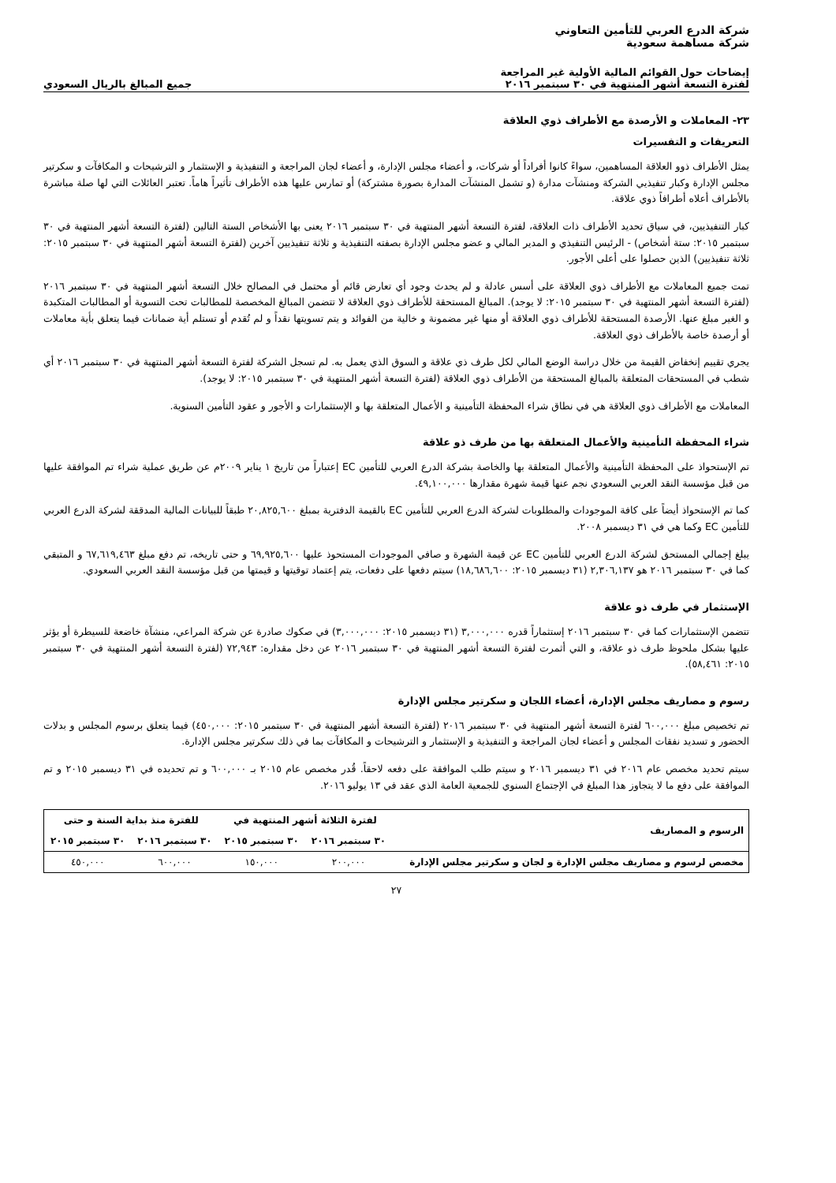شركة الدرع العربي للتأمين التعاوني
شركة مساهمة سعودية
إيضاحات حول القوائم المالية الأولية غير المراجعة
لفترة التسعة أشهر المنتهية في ٣٠ سبتمبر ٢٠١٦
جميع المبالغ بالريال السعودي
٢٣- المعاملات و الأرصدة مع الأطراف ذوي العلاقة
التعريفات و التفسيرات
يمثل الأطراف ذوو العلاقة المساهمين، سواءً كانوا أفراداً أو شركات، و أعضاء مجلس الإدارة، و أعضاء لجان المراجعة و التنفيذية و الإستثمار و الترشيحات و المكافآت و سكرتير مجلس الإدارة وكبار تنفيذيي الشركة ومنشآت مدارة (و تشمل المنشآت المدارة بصورة مشتركة) أو تمارس عليها هذه الأطراف تأثيراً هاماً. تعتبر العائلات التي لها صلة مباشرة بالأطراف أعلاه أطرافاً ذوي علاقة.
كبار التنفيذيين، في سياق تحديد الأطراف ذات العلاقة، لفترة التسعة أشهر المنتهية في ٣٠ سبتمبر ٢٠١٦ يعنى بها الأشخاص الستة التالين (لفترة التسعة أشهر المنتهية في ٣٠ سبتمبر ٢٠١٥: ستة أشخاص) - الرئيس التنفيذي و المدير المالي و عضو مجلس الإدارة بصفته التنفيذية و ثلاثة تنفيذيين آخرين (لفترة التسعة أشهر المنتهية في ٣٠ سبتمبر ٢٠١٥: ثلاثة تنفيذيين) الذين حصلوا على أعلى الأجور.
تمت جميع المعاملات مع الأطراف ذوي العلاقة على أسس عادلة و لم يحدث وجود أي تعارض قائم أو محتمل في المصالح خلال التسعة أشهر المنتهية في ٣٠ سبتمبر ٢٠١٦ (لفترة التسعة أشهر المنتهية في ٣٠ سبتمبر ٢٠١٥: لا يوجد). المبالغ المستحقة للأطراف ذوي العلاقة لا تتضمن المبالغ المخصصة للمطالبات تحت التسوية أو المطالبات المتكبدة و الغير مبلغ عنها. الأرصدة المستحقة للأطراف ذوي العلاقة أو منها غير مضمونة و خالية من الفوائد و يتم تسويتها نقداً و لم تُقدم أو تستلم أية ضمانات فيما يتعلق بأية معاملات أو أرصدة خاصة بالأطراف ذوي العلاقة.
يجري تقييم إنخفاض القيمة من خلال دراسة الوضع المالي لكل طرف ذي علاقة و السوق الذي يعمل به. لم تسجل الشركة لفترة التسعة أشهر المنتهية في ٣٠ سبتمبر ٢٠١٦ أي شطب في المستحقات المتعلقة بالمبالغ المستحقة من الأطراف ذوي العلاقة (لفترة التسعة أشهر المنتهية في ٣٠ سبتمبر ٢٠١٥: لا يوجد).
المعاملات مع الأطراف ذوي العلاقة هي في نطاق شراء المحفظة التأمينية و الأعمال المتعلقة بها و الإستثمارات و الأجور و عقود التأمين السنوية.
شراء المحفظة التأمينية والأعمال المتعلقة بها من طرف ذو علاقة
تم الإستحواذ على المحفظة التأمينية والأعمال المتعلقة بها والخاصة بشركة الدرع العربي للتأمين EC إعتباراً من تاريخ ١ يناير ٢٠٠٩م عن طريق عملية شراء تم الموافقة عليها من قبل مؤسسة النقد العربي السعودي نجم عنها قيمة شهرة مقدارها ٤٩,١٠٠,٠٠٠.
كما تم الإستحواذ أيضاً على كافة الموجودات والمطلوبات لشركة الدرع العربي للتأمين EC بالقيمة الدفترية بمبلغ ٢٠,٨٢٥,٦٠٠ طبقاً للبيانات المالية المدققة لشركة الدرع العربي للتأمين EC وكما هي في ٣١ ديسمبر ٢٠٠٨.
يبلغ إجمالي المستحق لشركة الدرع العربي للتأمين EC عن قيمة الشهرة و صافي الموجودات المستحوذ عليها ٦٩,٩٢٥,٦٠٠ و حتى تاريخه، تم دفع مبلغ ٦٧,٦١٩,٤٦٣ و المتبقي كما في ٣٠ سبتمبر ٢٠١٦ هو ٢,٣٠٦,١٣٧ (٣١ ديسمبر ٢٠١٥: ١٨,٦٨٦,٦٠٠) سيتم دفعها على دفعات، يتم إعتماد توقيتها و قيمتها من قبل مؤسسة النقد العربي السعودي.
الإستثمار في طرف ذو علاقة
تتضمن الإستثمارات كما في ٣٠ سبتمبر ٢٠١٦ إستثماراً قدره ٣,٠٠٠,٠٠٠ (٣١ ديسمبر ٢٠١٥: ٣,٠٠٠,٠٠٠) في صكوك صادرة عن شركة المراعي، منشآة خاضعة للسيطرة أو يؤثر عليها بشكل ملحوظ طرف ذو علاقة، و التي أثمرت لفترة التسعة أشهر المنتهية في ٣٠ سبتمبر ٢٠١٦ عن دخل مقداره: ٧٢,٩٤٣ (لفترة التسعة أشهر المنتهية في ٣٠ سبتمبر ٢٠١٥: ٥٨,٤٦١).
رسوم و مصاريف مجلس الإدارة، أعضاء اللجان و سكرتير مجلس الإدارة
تم تخصيص مبلغ ٦٠٠,٠٠٠ لفترة التسعة أشهر المنتهية في ٣٠ سبتمبر ٢٠١٦ (لفترة التسعة أشهر المنتهية في ٣٠ سبتمبر ٢٠١٥: ٤٥٠,٠٠٠) فيما يتعلق برسوم المجلس و بدلات الحضور و تسديد نفقات المجلس و أعضاء لجان المراجعة و التنفيذية و الإستثمار و الترشيحات و المكافآت بما في ذلك سكرتير مجلس الإدارة.
سيتم تحديد مخصص عام ٢٠١٦ في ٣١ ديسمبر ٢٠١٦ و سيتم طلب الموافقة على دفعه لاحقاً. قُدر مخصص عام ٢٠١٥ بـ ٦٠٠,٠٠٠ و تم تحديده في ٣١ ديسمبر ٢٠١٥ و تم الموافقة على دفع ما لا يتجاوز هذا المبلغ في الإجتماع السنوي للجمعية العامة الذي عقد في ١٣ يوليو ٢٠١٦.
| الرسوم و المصاريف | لفترة الثلاثة أشهر المنتهية في | | للفترة منذ بداية السنة و حتى | |
| --- | --- | --- | --- | --- |
| | ٣٠ سبتمبر ٢٠١٦ | ٣٠ سبتمبر ٢٠١٥ | ٣٠ سبتمبر ٢٠١٦ | ٣٠ سبتمبر ٢٠١٥ |
| مخصص لرسوم و مصاريف مجلس الإدارة و لجان و سكرتير مجلس الإدارة | ٢٠٠,٠٠٠ | ١٥٠,٠٠٠ | ٦٠٠,٠٠٠ | ٤٥٠,٠٠٠ |
٢٧